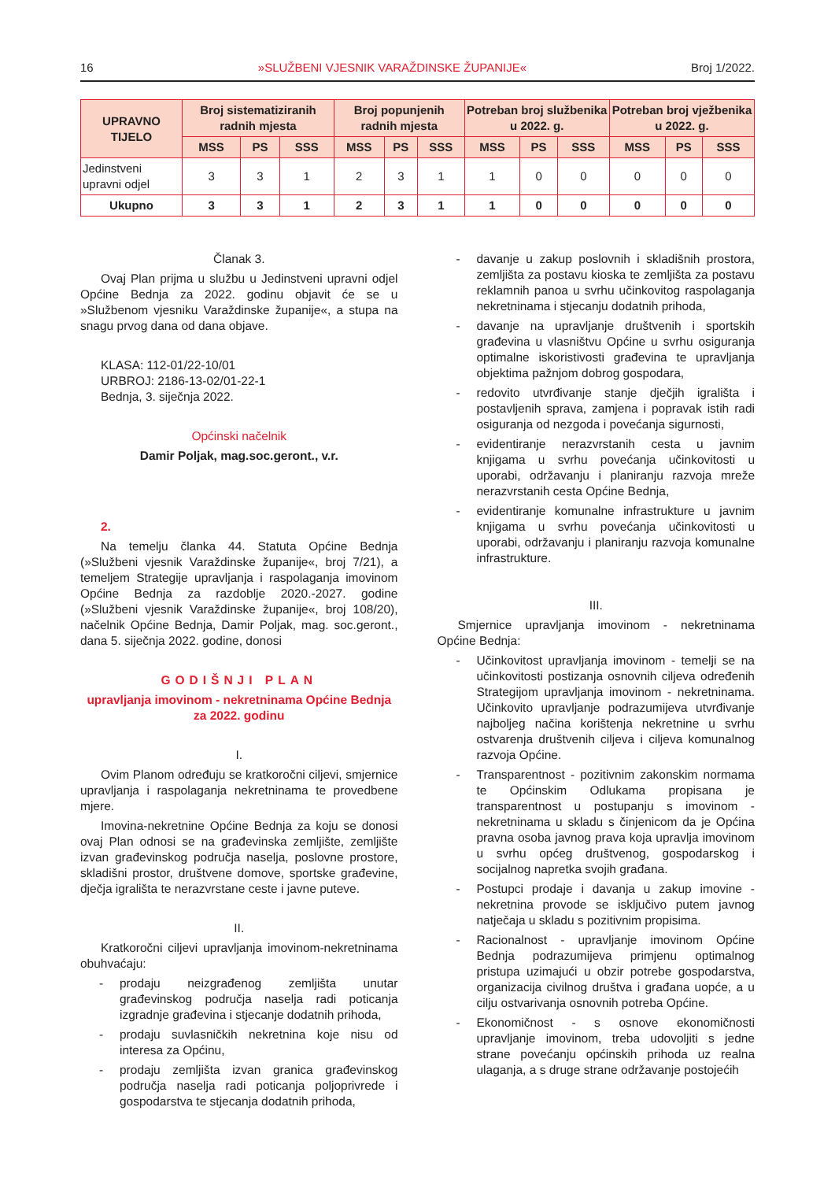16 »SLUŽBENI VJESNIK VARAŽDINSKE ŽUPANIJE« Broj 1/2022.
| UPRAVNO TIJELO | Broj sistematiziranih radnih mjesta | | | Broj popunjenih radnih mjesta | | | Potreban broj službenika u 2022. g. | | | Potreban broj vježbenika u 2022. g. | | |
| --- | --- | --- | --- | --- | --- | --- | --- | --- | --- | --- | --- | --- |
| | MSS | PS | SSS | MSS | PS | SSS | MSS | PS | SSS | MSS | PS | SSS |
| Jedinstveni upravni odjel | 3 | 3 | 1 | 2 | 3 | 1 | 1 | 0 | 0 | 0 | 0 | 0 |
| Ukupno | 3 | 3 | 1 | 2 | 3 | 1 | 1 | 0 | 0 | 0 | 0 | 0 |
Članak 3.
Ovaj Plan prijma u službu u Jedinstveni upravni odjel Općine Bednja za 2022. godinu objavit će se u »Službenom vjesniku Varaždinske županije«, a stupa na snagu prvog dana od dana objave.
KLASA: 112-01/22-10/01
URBROJ: 2186-13-02/01-22-1
Bednja, 3. siječnja 2022.
Općinski načelnik
Damir Poljak, mag.soc.geront., v.r.
2.
Na temelju članka 44. Statuta Općine Bednja (»Službeni vjesnik Varaždinske županije«, broj 7/21), a temeljem Strategije upravljanja i raspolaganja imovinom Općine Bednja za razdoblje 2020.-2027. godine (»Službeni vjesnik Varaždinske županije«, broj 108/20), načelnik Općine Bednja, Damir Poljak, mag. soc.geront., dana 5. siječnja 2022. godine, donosi
GODIŠNJI PLAN
upravljanja imovinom - nekretninama Općine Bednja za 2022. godinu
I.
Ovim Planom određuju se kratkoročni ciljevi, smjernice upravljanja i raspolaganja nekretninama te provedbene mjere.
Imovina-nekretnine Općine Bednja za koju se donosi ovaj Plan odnosi se na građevinska zemljište, zemljište izvan građevinskog područja naselja, poslovne prostore, skladišni prostor, društvene domove, sportske građevine, dječja igrališta te nerazvrstane ceste i javne puteve.
II.
Kratkoročni ciljevi upravljanja imovinom-nekretninama obuhvaćaju:
- prodaju neizgrađenog zemljišta unutar građevinskog područja naselja radi poticanja izgradnje građevina i stjecanje dodatnih prihoda,
- prodaju suvlasničkih nekretnina koje nisu od interesa za Općinu,
- prodaju zemljišta izvan granica građevinskog područja naselja radi poticanja poljoprivrede i gospodarstva te stjecanja dodatnih prihoda,
- davanje u zakup poslovnih i skladišnih prostora, zemljišta za postavu kioska te zemljišta za postavu reklamnih panoa u svrhu učinkovitog raspolaganja nekretninama i stjecanju dodatnih prihoda,
- davanje na upravljanje društvenih i sportskih građevina u vlasništvu Općine u svrhu osiguranja optimalne iskoristivosti građevina te upravljanja objektima pažnjom dobrog gospodara,
- redovito utvrđivanje stanje dječjih igrališta i postavljenih sprava, zamjena i popravak istih radi osiguranja od nezgoda i povećanja sigurnosti,
- evidentiranje nerazvrstanih cesta u javnim knjigama u svrhu povećanja učinkovitosti u uporabi, održavanju i planiranju razvoja mreže nerazvrstanih cesta Općine Bednja,
- evidentiranje komunalne infrastrukture u javnim knjigama u svrhu povećanja učinkovitosti u uporabi, održavanju i planiranju razvoja komunalne infrastrukture.
III.
Smjernice upravljanja imovinom - nekretninama Općine Bednja:
- Učinkovitost upravljanja imovinom - temelji se na učinkovitosti postizanja osnovnih ciljeva određenih Strategijom upravljanja imovinom - nekretninama. Učinkovito upravljanje podrazumijeva utvrđivanje najboljeg načina korištenja nekretnine u svrhu ostvarenja društvenih ciljeva i ciljeva komunalnog razvoja Općine.
- Transparentnost - pozitivnim zakonskim normama te Općinskim Odlukama propisana je transparentnost u postupanju s imovinom - nekretninama u skladu s činjenicom da je Općina pravna osoba javnog prava koja upravlja imovinom u svrhu općeg društvenog, gospodarskog i socijalnog napretka svojih građana.
- Postupci prodaje i davanja u zakup imovine - nekretnina provode se isključivo putem javnog natječaja u skladu s pozitivnim propisima.
- Racionalnost - upravljanje imovinom Općine Bednja podrazumijeva primjenu optimalnog pristupa uzimajući u obzir potrebe gospodarstva, organizacija civilnog društva i građana uopće, a u cilju ostvarivanja osnovnih potreba Općine.
- Ekonomičnost - s osnove ekonomičnosti upravljanje imovinom, treba udovoljiti s jedne strane povećanju općinskih prihoda uz realna ulaganja, a s druge strane održavanje postojećih